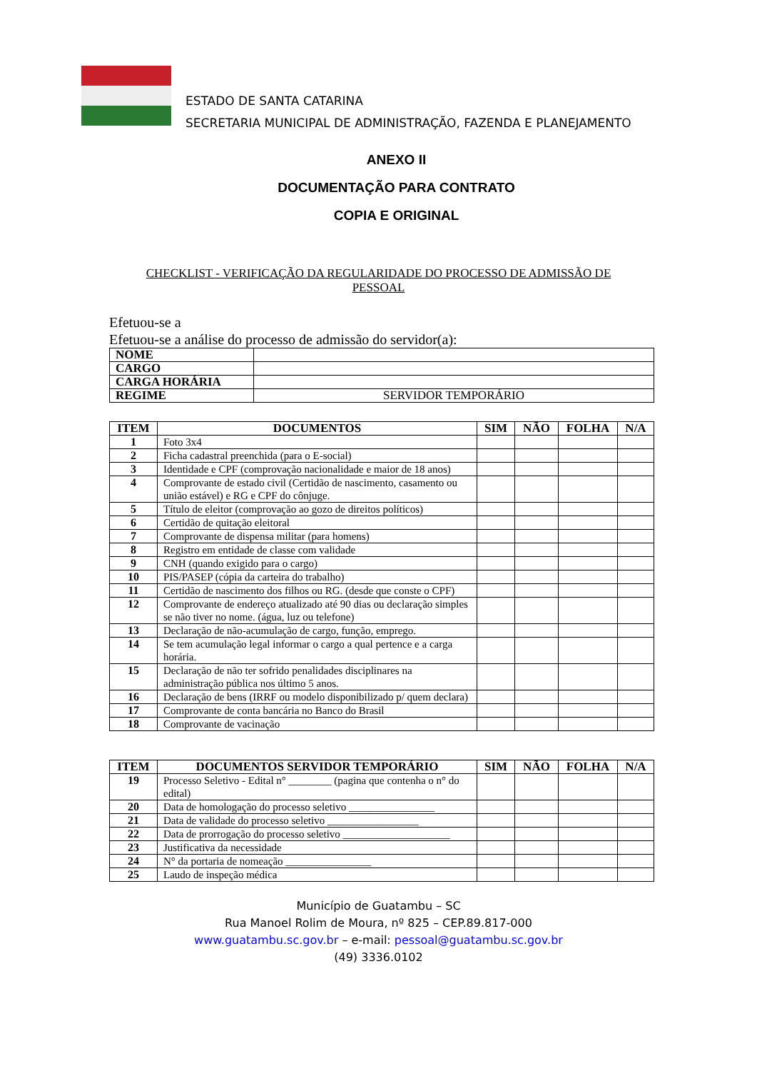ESTADO DE SANTA CATARINA
SECRETARIA MUNICIPAL DE ADMINISTRAÇÃO, FAZENDA E PLANEJAMENTO
ANEXO II
DOCUMENTAÇÃO PARA CONTRATO
COPIA E ORIGINAL
CHECKLIST - VERIFICAÇÃO DA REGULARIDADE DO PROCESSO DE ADMISSÃO DE
PESSOAL
Efetuou-se a
Efetuou-se a análise do processo de admissão do servidor(a):
| NOME | |
| CARGO | |
| CARGA HORÁRIA | |
| REGIME | SERVIDOR TEMPORÁRIO |
| ITEM | DOCUMENTOS | SIM | NÃO | FOLHA | N/A |
| --- | --- | --- | --- | --- | --- |
| 1 | Foto 3x4 | | | | |
| 2 | Ficha cadastral preenchida (para o E-social) | | | | |
| 3 | Identidade e CPF (comprovação nacionalidade e maior de 18 anos) | | | | |
| 4 | Comprovante de estado civil (Certidão de nascimento, casamento ou união estável) e RG e CPF do cônjuge. | | | | |
| 5 | Título de eleitor (comprovação ao gozo de direitos políticos) | | | | |
| 6 | Certidão de quitação eleitoral | | | | |
| 7 | Comprovante de dispensa militar (para homens) | | | | |
| 8 | Registro em entidade de classe com validade | | | | |
| 9 | CNH (quando exigido para o cargo) | | | | |
| 10 | PIS/PASEP (cópia da carteira do trabalho) | | | | |
| 11 | Certidão de nascimento dos filhos ou RG. (desde que conste o CPF) | | | | |
| 12 | Comprovante de endereço atualizado até 90 dias ou declaração simples se não tiver no nome. (água, luz ou telefone) | | | | |
| 13 | Declaração de não-acumulação de cargo, função, emprego. | | | | |
| 14 | Se tem acumulação legal informar o cargo a qual pertence e a carga horária. | | | | |
| 15 | Declaração de não ter sofrido penalidades disciplinares na administração pública nos último 5 anos. | | | | |
| 16 | Declaração de bens (IRRF ou modelo disponibilizado p/ quem declara) | | | | |
| 17 | Comprovante de conta bancária no Banco do Brasil | | | | |
| 18 | Comprovante de vacinação | | | | |
| ITEM | DOCUMENTOS SERVIDOR TEMPORÁRIO | SIM | NÃO | FOLHA | N/A |
| --- | --- | --- | --- | --- | --- |
| 19 | Processo Seletivo - Edital n° ________ (pagina que contenha o n° do edital) | | | | |
| 20 | Data de homologação do processo seletivo ________________ | | | | |
| 21 | Data de validade do processo seletivo _________________ | | | | |
| 22 | Data de prorrogação do processo seletivo ____________________ | | | | |
| 23 | Justificativa da necessidade | | | | |
| 24 | N° da portaria de nomeação ________________ | | | | |
| 25 | Laudo de inspeção médica | | | | |
Município de Guatambu – SC
Rua Manoel Rolim de Moura, nº 825 – CEP.89.817-000
www.guatambu.sc.gov.br – e-mail: pessoal@guatambu.sc.gov.br
(49) 3336.0102